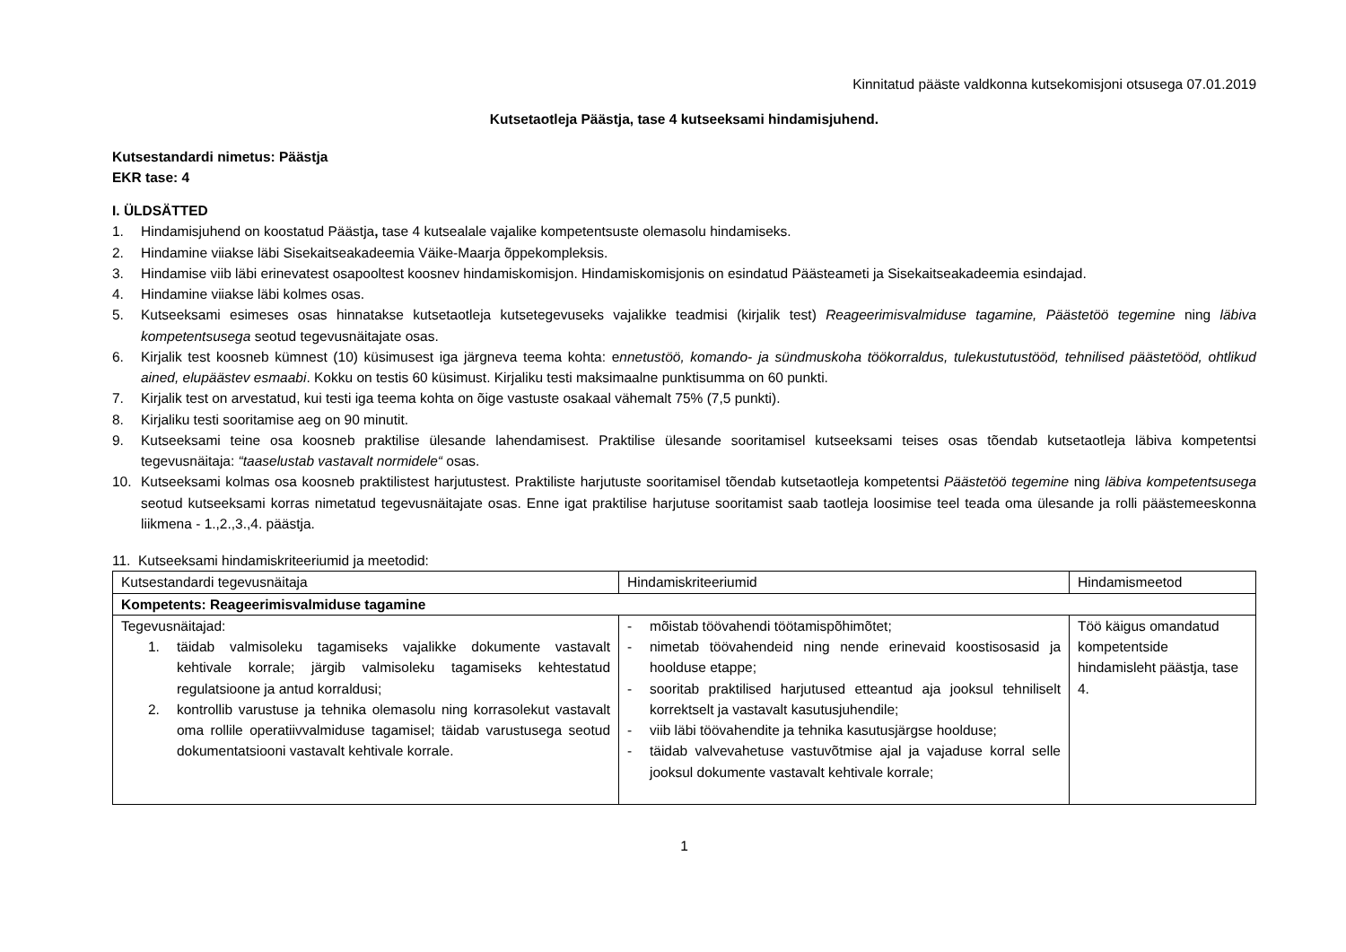Kinnitatud pääste valdkonna kutsekomisjoni otsusega 07.01.2019
Kutsetaotleja Päästja, tase 4 kutseeksami hindamisjuhend.
Kutsestandardi nimetus: Päästja
EKR tase: 4
I. ÜLDSÄTTED
1. Hindamisjuhend on koostatud Päästja, tase 4 kutsealale vajalike kompetentsuste olemasolu hindamiseks.
2. Hindamine viiakse läbi Sisekaitseakadeemia Väike-Maarja õppekompleksis.
3. Hindamise viib läbi erinevatest osapooltest koosnev hindamiskomisjon. Hindamiskomisjonis on esindatud Päästeameti ja Sisekaitseakadeemia esindajad.
4. Hindamine viiakse läbi kolmes osas.
5. Kutseeksami esimeses osas hinnatakse kutsetaotleja kutsetegevuseks vajalikke teadmisi (kirjalik test) Reageerimisvalmiduse tagamine, Päästetöö tegemine ning läbiva kompetentsusega seotud tegevusnäitajate osas.
6. Kirjalik test koosneb kümnest (10) küsimusest iga järgneva teema kohta: ennetustöö, komando- ja sündmuskoha töökorraldus, tulekustutustööd, tehnilised päästetööd, ohtlikud ained, elupäästev esmaabi. Kokku on testis 60 küsimust. Kirjaliku testi maksimaalne punktisumma on 60 punkti.
7. Kirjalik test on arvestatud, kui testi iga teema kohta on õige vastuste osakaal vähemalt 75% (7,5 punkti).
8. Kirjaliku testi sooritamise aeg on 90 minutit.
9. Kutseeksami teine osa koosneb praktilise ülesande lahendamisest. Praktilise ülesande sooritamisel kutseeksami teises osas tõendab kutsetaotleja läbiva kompetentsi tegevusnäitaja: “taaselustab vastavalt normidele“ osas.
10. Kutseeksami kolmas osa koosneb praktilistest harjutustest. Praktiliste harjutuste sooritamisel tõendab kutsetaotleja kompetentsi Päästetöö tegemine ning läbiva kompetentsusega seotud kutseeksami korras nimetatud tegevusnäitajate osas. Enne igat praktilise harjutuse sooritamist saab taotleja loosimise teel teada oma ülesande ja rolli päästemeeskonna liikmena - 1.,2.,3.,4. päästja.
11. Kutseeksami hindamiskriteeriumid ja meetodid:
| Kutsestandardi tegevusnäitaja | Hindamiskriteeriumid | Hindamismeetod |
| Kompetents: Reageerimisvalmiduse tagamine | | |
| Tegevusnäitajad: 1. täidab valmisoleku tagamiseks vajalikke dokumente vastavalt kehtivale korrale; järgib valmisoleku tagamiseks kehtestatud regulatsioone ja antud korraldusi; 2. kontrollib varustuse ja tehnika olemasolu ning korrasolekut vastavalt oma rollile operatiivvalmiduse tagamisel; täidab varustusega seotud dokumentatsiooni vastavalt kehtivale korrale. | - mõistab töövahendi töötamispõhimõtet; - nimetab töövahendeid ning nende erinevaid koostisosasid ja hoolduse etappe; - sooritab praktilised harjutused etteantud aja jooksul tehniliselt korrektselt ja vastavalt kasutusjuhendile; - viib läbi töövahendite ja tehnika kasutusjärgse hoolduse; - täidab valvevahetuse vastuvõtmise ajal ja vajaduse korral selle jooksul dokumente vastavalt kehtivale korrale; | Töö käigus omandatud kompetentside hindamisleht päästja, tase 4. |
1